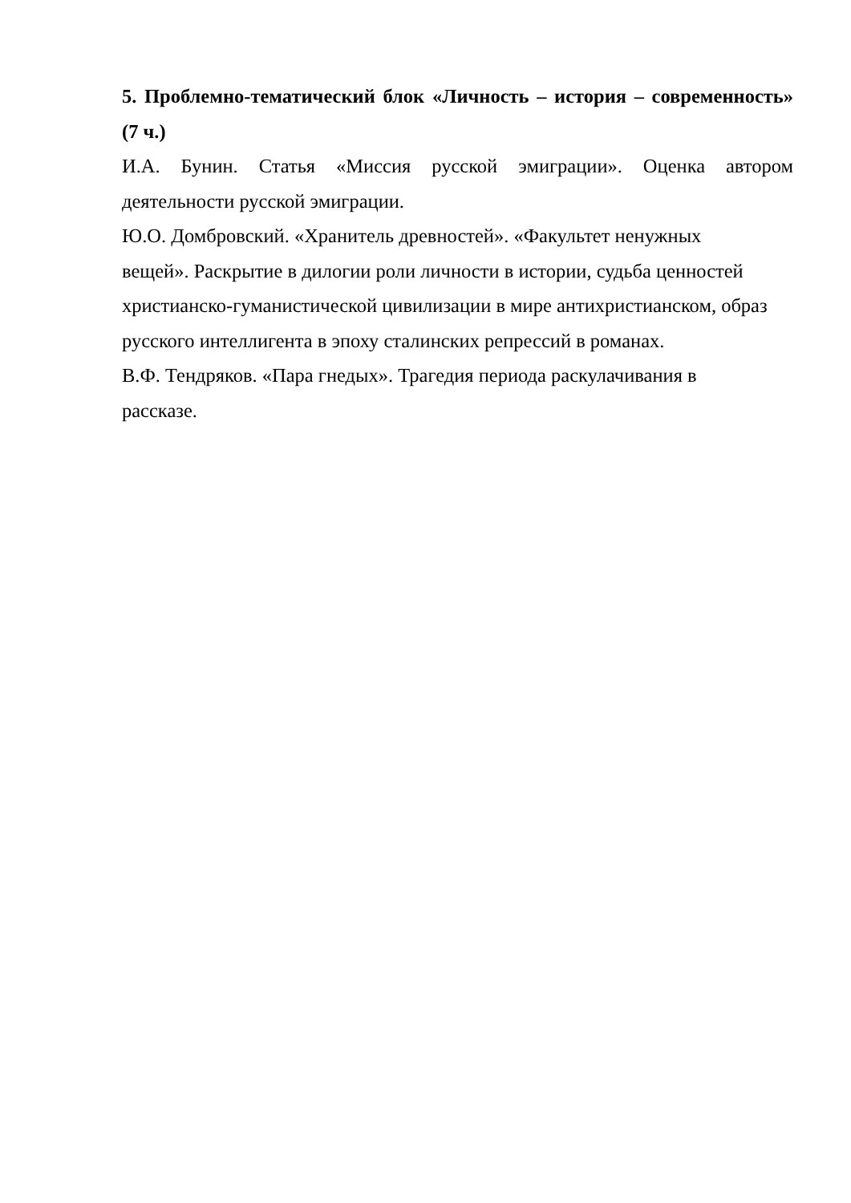5. Проблемно-тематический блок «Личность – история – современность»
(7 ч.)
И.А. Бунин. Статья «Миссия русской эмиграции». Оценка автором
деятельности русской эмиграции.
Ю.О. Домбровский. «Хранитель древностей». «Факультет ненужных
вещей». Раскрытие в дилогии роли личности в истории, судьба ценностей
христианско-гуманистической цивилизации в мире антихристианском, образ
русского интеллигента в эпоху сталинских репрессий в романах.
В.Ф. Тендряков. «Пара гнедых». Трагедия периода раскулачивания в
рассказе.